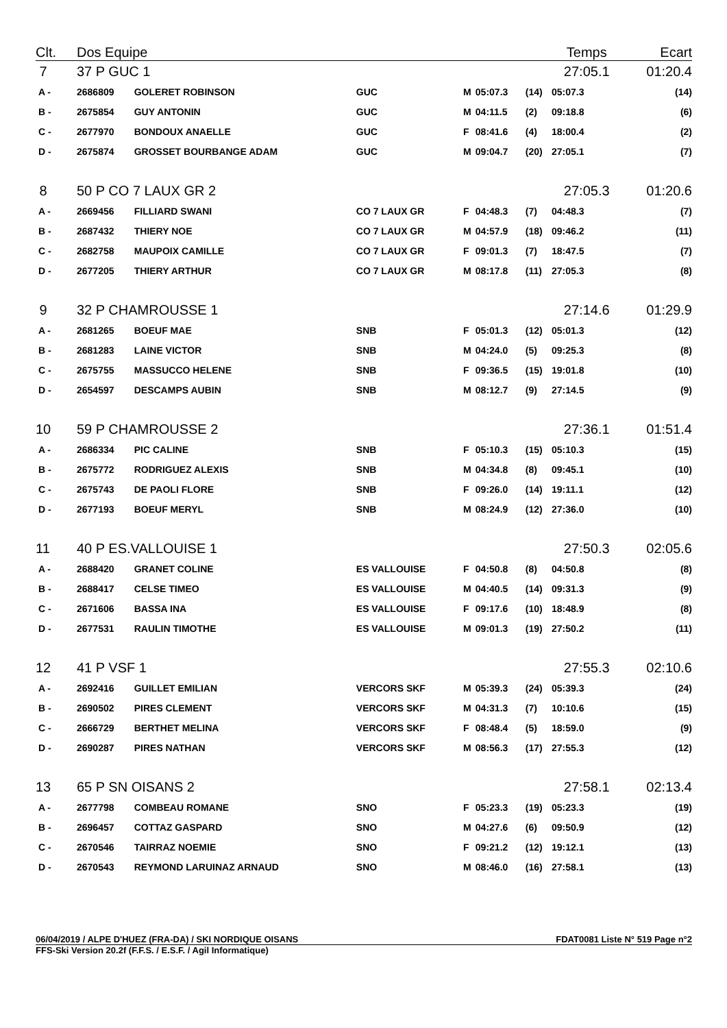| Clt. | Dos Equipe | | | | | | Temps | | Ecart |
| --- | --- | --- | --- | --- | --- | --- | --- | --- | --- |
| 7 | 37 P GUC 1 | | | | | | 27:05.1 | | 01:20.4 |
| A - | 2686809 | GOLERET ROBINSON | GUC | M | 05:07.3 | (14) | 05:07.3 | | (14) |
| B - | 2675854 | GUY ANTONIN | GUC | M | 04:11.5 | (2) | 09:18.8 | | (6) |
| C - | 2677970 | BONDOUX ANAELLE | GUC | F | 08:41.6 | (4) | 18:00.4 | | (2) |
| D - | 2675874 | GROSSET BOURBANGE ADAM | GUC | M | 09:04.7 | (20) | 27:05.1 | | (7) |
| 8 | 50 P CO 7 LAUX GR 2 | | | | | | 27:05.3 | | 01:20.6 |
| A - | 2669456 | FILLIARD SWANI | CO 7 LAUX GR | F | 04:48.3 | (7) | 04:48.3 | | (7) |
| B - | 2687432 | THIERY NOE | CO 7 LAUX GR | M | 04:57.9 | (18) | 09:46.2 | | (11) |
| C - | 2682758 | MAUPOIX CAMILLE | CO 7 LAUX GR | F | 09:01.3 | (7) | 18:47.5 | | (7) |
| D - | 2677205 | THIERY ARTHUR | CO 7 LAUX GR | M | 08:17.8 | (11) | 27:05.3 | | (8) |
| 9 | 32 P CHAMROUSSE 1 | | | | | | 27:14.6 | | 01:29.9 |
| A - | 2681265 | BOEUF MAE | SNB | F | 05:01.3 | (12) | 05:01.3 | | (12) |
| B - | 2681283 | LAINE VICTOR | SNB | M | 04:24.0 | (5) | 09:25.3 | | (8) |
| C - | 2675755 | MASSUCCO HELENE | SNB | F | 09:36.5 | (15) | 19:01.8 | | (10) |
| D - | 2654597 | DESCAMPS AUBIN | SNB | M | 08:12.7 | (9) | 27:14.5 | | (9) |
| 10 | 59 P CHAMROUSSE 2 | | | | | | 27:36.1 | | 01:51.4 |
| A - | 2686334 | PIC CALINE | SNB | F | 05:10.3 | (15) | 05:10.3 | | (15) |
| B - | 2675772 | RODRIGUEZ ALEXIS | SNB | M | 04:34.8 | (8) | 09:45.1 | | (10) |
| C - | 2675743 | DE PAOLI FLORE | SNB | F | 09:26.0 | (14) | 19:11.1 | | (12) |
| D - | 2677193 | BOEUF MERYL | SNB | M | 08:24.9 | (12) | 27:36.0 | | (10) |
| 11 | 40 P ES.VALLOUISE 1 | | | | | | 27:50.3 | | 02:05.6 |
| A - | 2688420 | GRANET COLINE | ES VALLOUISE | F | 04:50.8 | (8) | 04:50.8 | | (8) |
| B - | 2688417 | CELSE TIMEO | ES VALLOUISE | M | 04:40.5 | (14) | 09:31.3 | | (9) |
| C - | 2671606 | BASSA INA | ES VALLOUISE | F | 09:17.6 | (10) | 18:48.9 | | (8) |
| D - | 2677531 | RAULIN TIMOTHE | ES VALLOUISE | M | 09:01.3 | (19) | 27:50.2 | | (11) |
| 12 | 41 P VSF 1 | | | | | | 27:55.3 | | 02:10.6 |
| A - | 2692416 | GUILLET EMILIAN | VERCORS SKF | M | 05:39.3 | (24) | 05:39.3 | | (24) |
| B - | 2690502 | PIRES CLEMENT | VERCORS SKF | M | 04:31.3 | (7) | 10:10.6 | | (15) |
| C - | 2666729 | BERTHET MELINA | VERCORS SKF | F | 08:48.4 | (5) | 18:59.0 | | (9) |
| D - | 2690287 | PIRES NATHAN | VERCORS SKF | M | 08:56.3 | (17) | 27:55.3 | | (12) |
| 13 | 65 P SN OISANS 2 | | | | | | 27:58.1 | | 02:13.4 |
| A - | 2677798 | COMBEAU ROMANE | SNO | F | 05:23.3 | (19) | 05:23.3 | | (19) |
| B - | 2696457 | COTTAZ GASPARD | SNO | M | 04:27.6 | (6) | 09:50.9 | | (12) |
| C - | 2670546 | TAIRRAZ NOEMIE | SNO | F | 09:21.2 | (12) | 19:12.1 | | (13) |
| D - | 2670543 | REYMOND LARUINAZ ARNAUD | SNO | M | 08:46.0 | (16) | 27:58.1 | | (13) |
06/04/2019 / ALPE D'HUEZ (FRA-DA) / SKI NORDIQUE OISANS FDAT0081 Liste N° 519 Page n°2
FFS-Ski Version 20.2f (F.F.S. / E.S.F. / Agil Informatique)